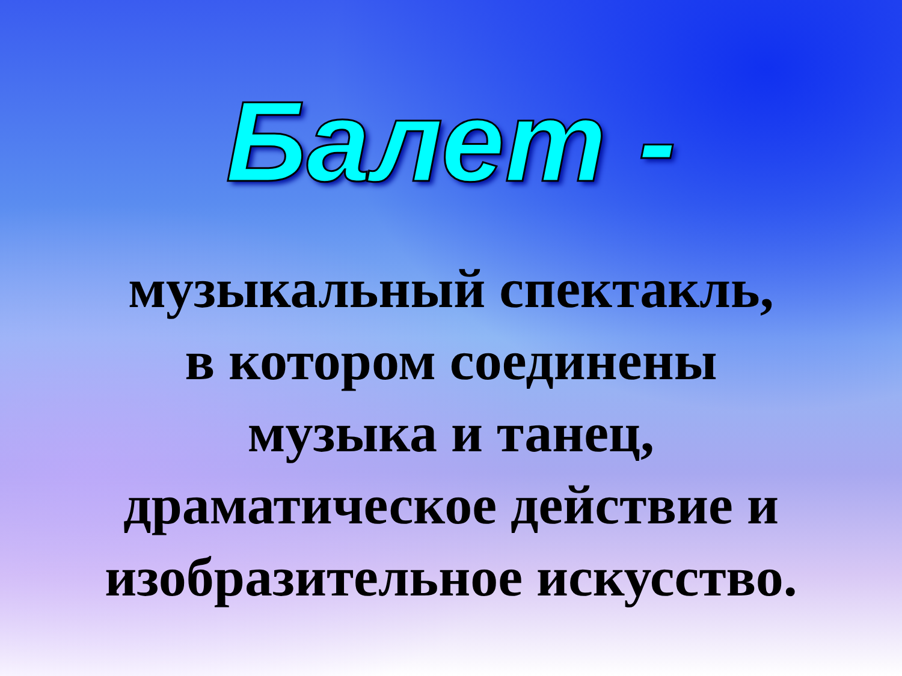Балет -
музыкальный спектакль,
в котором соединены
музыка и танец,
драматическое действие и
изобразительное искусство.